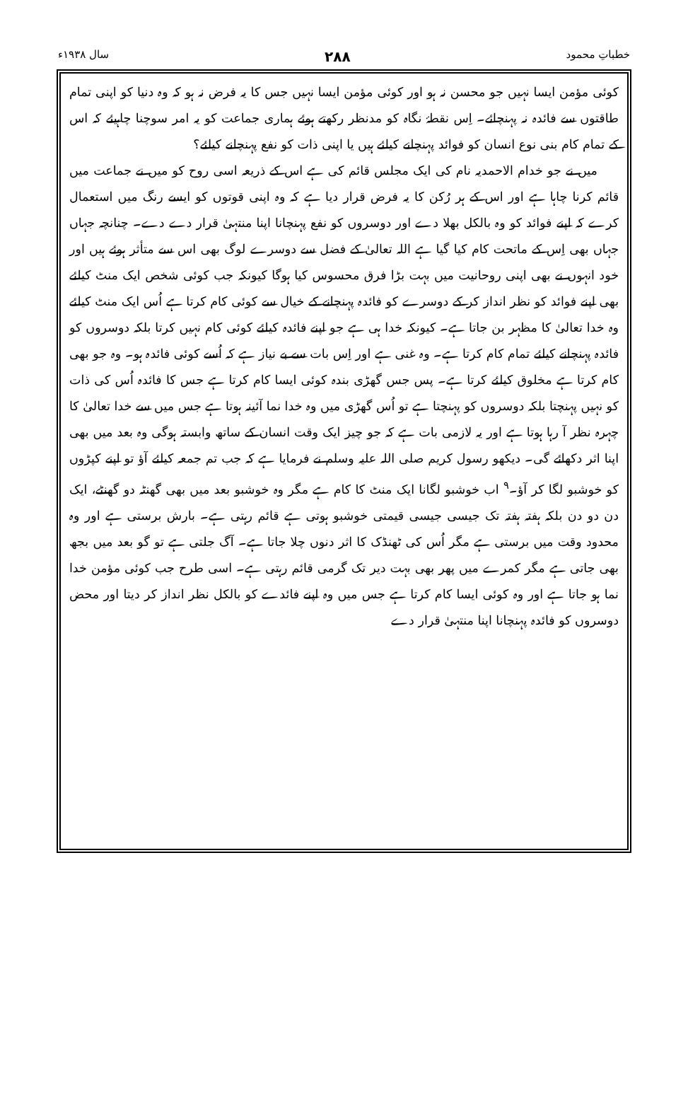خطباتِ محمود ۲۸۸ سال ۱۹۳۸ء
کوئی مؤمن ایسا نہیں جو محسن نہ ہو اور کوئی مؤمن ایسا نہیں جس کا یہ فرض نہ ہو کہ وہ دنیا کو اپنی تمام طاقتوں سے فائدہ نہ پہنچائے۔ اِس نقطۂ نگاہ کو مدنظر رکھتے ہوئے ہماری جماعت کو یہ امر سوچنا چاہیئے کہ اس کے تمام کام بنی نوع انسان کو فوائد پہنچانے کیلئے ہیں یا اپنی ذات کو نفع پہنچانے کیلئے؟
میں نے جو خدام الاحمدیہ نام کی ایک مجلس قائم کی ہے اس کے ذریعہ اسی روح کو میں نے جماعت میں قائم کرنا چاہا ہے اور اس کے ہر رُکن کا یہ فرض قرار دیا ہے کہ وہ اپنی قوتوں کو ایسے رنگ میں استعمال کرے کہ اپنے فوائد کو وہ بالکل بھلا دے اور دوسروں کو نفع پہنچانا اپنا منتہیٰ قرار دے دے۔ چنانچہ جہاں جہاں بھی اِس کے ماتحت کام کیا گیا ہے اللہ تعالیٰ کے فضل سے دوسرے لوگ بھی اس سے متأثر ہوئے ہیں اور خود انہوں نے بھی اپنی روحانیت میں بہت بڑا فرق محسوس کیا ہوگا کیونکہ جب کوئی شخص ایک منٹ کیلئے بھی اپنے فوائد کو نظر انداز کر کے دوسرے کو فائدہ پہنچانے کے خیال سے کوئی کام کرتا ہے اُس ایک منٹ کیلئے وہ خدا تعالیٰ کا مظہر بن جاتا ہے۔ کیونکہ خدا ہی ہے جو اپنے فائدہ کیلئے کوئی کام نہیں کرتا بلکہ دوسروں کو فائدہ پہنچانے کیلئے تمام کام کرتا ہے۔ وہ غنی ہے اور اِس بات سے بے نیاز ہے کہ اُسے کوئی فائدہ ہو۔ وہ جو بھی کام کرتا ہے مخلوق کیلئے کرتا ہے۔ پس جس گھڑی بندہ کوئی ایسا کام کرتا ہے جس کا فائدہ اُس کی ذات کو نہیں پہنچتا بلکہ دوسروں کو پہنچتا ہے تو اُس گھڑی میں وہ خدا نما آئینہ ہوتا ہے جس میں سے خدا تعالیٰ کا چہرہ نظر آ رہا ہوتا ہے اور یہ لازمی بات ہے کہ جو چیز ایک وقت انسان کے ساتھ وابستہ ہوگی وہ بعد میں بھی اپنا اثر دکھائے گی۔ دیکھو رسول کریم صلی اللہ علیہ وسلم نے فرمایا ہے کہ جب تم جمعہ کیلئے آؤ تو اپنے کپڑوں کو خوشبو لگا کر آؤ۔<sup>۹</sup> اب خوشبو لگانا ایک منٹ کا کام ہے مگر وہ خوشبو بعد میں بھی گھنٹہ دو گھنٹے، ایک دن دو دن بلکہ ہفتہ ہفتہ تک جیسی جیسی قیمتی خوشبو ہوتی ہے قائم رہتی ہے۔ بارش برستی ہے اور وہ محدود وقت میں برستی ہے مگر اُس کی ٹھنڈک کا اثر دنوں چلا جاتا ہے۔ آگ جلتی ہے تو گو بعد میں بجھ بھی جاتی ہے مگر کمرے میں پھر بھی بہت دیر تک گرمی قائم رہتی ہے۔ اسی طرح جب کوئی مؤمن خدا نما ہو جاتا ہے اور وہ کوئی ایسا کام کرتا ہے جس میں وہ اپنے فائدے کو بالکل نظر انداز کر دیتا اور محض دوسروں کو فائدہ پہنچانا اپنا منتہیٰ قرار دے